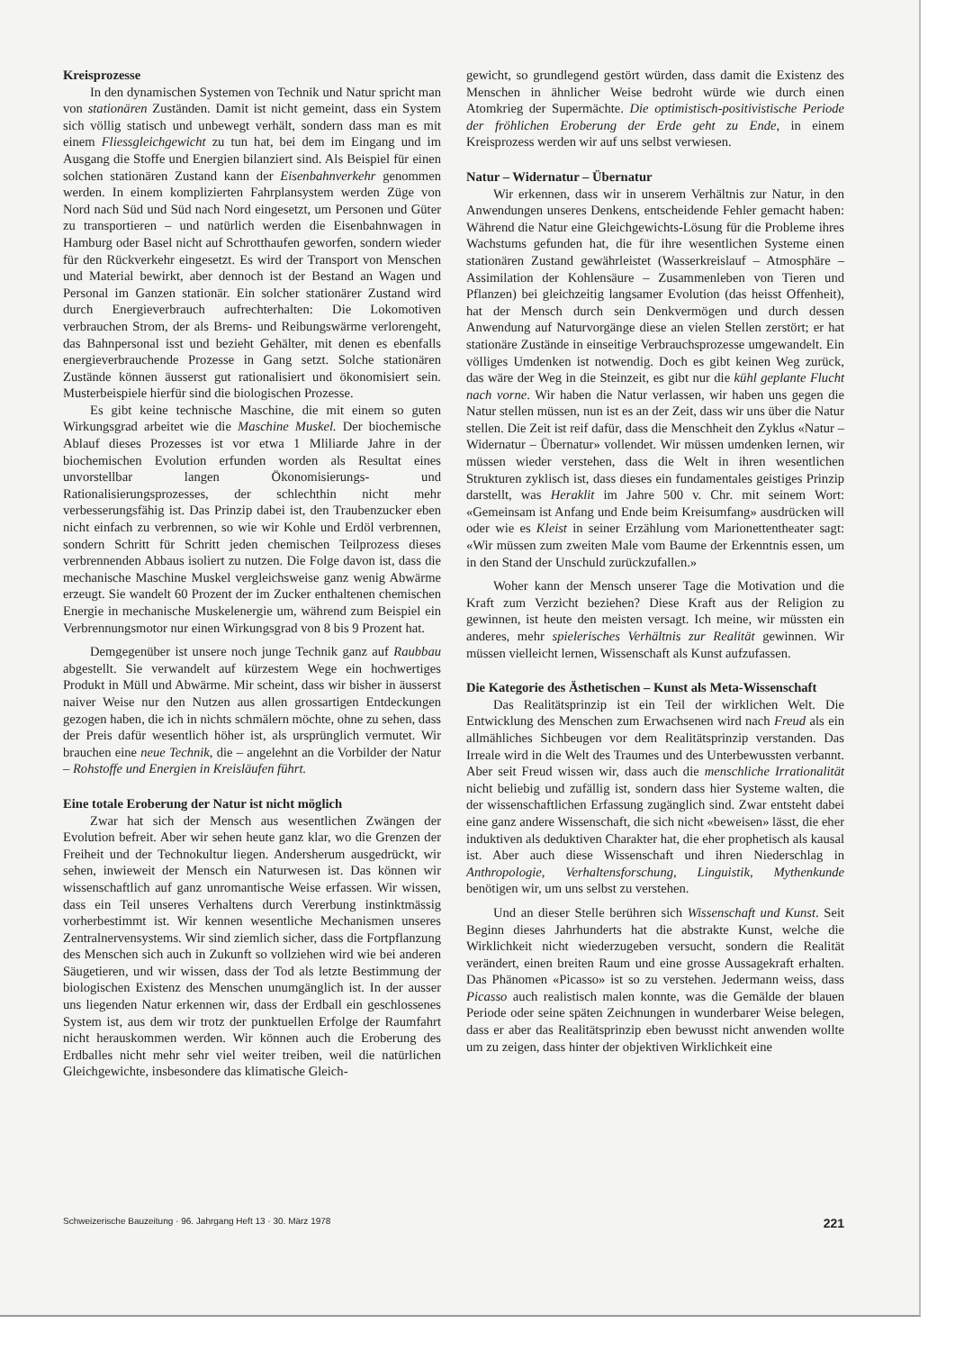Kreisprozesse
In den dynamischen Systemen von Technik und Natur spricht man von stationären Zuständen. Damit ist nicht gemeint, dass ein System sich völlig statisch und unbewegt verhält, sondern dass man es mit einem Fliessgleichgewicht zu tun hat, bei dem im Eingang und im Ausgang die Stoffe und Energien bilanziert sind. Als Beispiel für einen solchen stationären Zustand kann der Eisenbahnverkehr genommen werden. In einem komplizierten Fahrplansystem werden Züge von Nord nach Süd und Süd nach Nord eingesetzt, um Personen und Güter zu transportieren – und natürlich werden die Eisenbahnwagen in Hamburg oder Basel nicht auf Schrotthaufen geworfen, sondern wieder für den Rückverkehr eingesetzt. Es wird der Transport von Menschen und Material bewirkt, aber dennoch ist der Bestand an Wagen und Personal im Ganzen stationär. Ein solcher stationärer Zustand wird durch Energieverbrauch aufrechterhalten: Die Lokomotiven verbrauchen Strom, der als Brems- und Reibungswärme verlorengeht, das Bahnpersonal isst und bezieht Gehälter, mit denen es ebenfalls energieverbrauchende Prozesse in Gang setzt. Solche stationären Zustände können äusserst gut rationalisiert und ökonomisiert sein. Musterbeispiele hierfür sind die biologischen Prozesse.
Es gibt keine technische Maschine, die mit einem so guten Wirkungsgrad arbeitet wie die Maschine Muskel. Der biochemische Ablauf dieses Prozesses ist vor etwa 1 Mliliarde Jahre in der biochemischen Evolution erfunden worden als Resultat eines unvorstellbar langen Ökonomisierungs- und Rationalisierungsprozesses, der schlechthin nicht mehr verbesserungsfähig ist. Das Prinzip dabei ist, den Traubenzucker eben nicht einfach zu verbrennen, so wie wir Kohle und Erdöl verbrennen, sondern Schritt für Schritt jeden chemischen Teilprozess dieses verbrennenden Abbaus isoliert zu nutzen. Die Folge davon ist, dass die mechanische Maschine Muskel vergleichsweise ganz wenig Abwärme erzeugt. Sie wandelt 60 Prozent der im Zucker enthaltenen chemischen Energie in mechanische Muskelenergie um, während zum Beispiel ein Verbrennungsmotor nur einen Wirkungsgrad von 8 bis 9 Prozent hat.
Demgegenüber ist unsere noch junge Technik ganz auf Raubbau abgestellt. Sie verwandelt auf kürzestem Wege ein hochwertiges Produkt in Müll und Abwärme. Mir scheint, dass wir bisher in äusserst naiver Weise nur den Nutzen aus allen grossartigen Entdeckungen gezogen haben, die ich in nichts schmälern möchte, ohne zu sehen, dass der Preis dafür wesentlich höher ist, als ursprünglich vermutet. Wir brauchen eine neue Technik, die – angelehnt an die Vorbilder der Natur – Rohstoffe und Energien in Kreisläufen führt.
Eine totale Eroberung der Natur ist nicht möglich
Zwar hat sich der Mensch aus wesentlichen Zwängen der Evolution befreit. Aber wir sehen heute ganz klar, wo die Grenzen der Freiheit und der Technokultur liegen. Andersherum ausgedrückt, wir sehen, inwieweit der Mensch ein Naturwesen ist. Das können wir wissenschaftlich auf ganz unromantische Weise erfassen. Wir wissen, dass ein Teil unseres Verhaltens durch Vererbung instinktmässig vorherbestimmt ist. Wir kennen wesentliche Mechanismen unseres Zentralnervensystems. Wir sind ziemlich sicher, dass die Fortpflanzung des Menschen sich auch in Zukunft so vollziehen wird wie bei anderen Säugetieren, und wir wissen, dass der Tod als letzte Bestimmung der biologischen Existenz des Menschen unumgänglich ist. In der ausser uns liegenden Natur erkennen wir, dass der Erdball ein geschlossenes System ist, aus dem wir trotz der punktuellen Erfolge der Raumfahrt nicht herauskommen werden. Wir können auch die Eroberung des Erdballes nicht mehr sehr viel weiter treiben, weil die natürlichen Gleichgewichte, insbesondere das klimatische Gleich-
gewicht, so grundlegend gestört würden, dass damit die Existenz des Menschen in ähnlicher Weise bedroht würde wie durch einen Atomkrieg der Supermächte. Die optimistisch-positivistische Periode der fröhlichen Eroberung der Erde geht zu Ende, in einem Kreisprozess werden wir auf uns selbst verwiesen.
Natur – Widernatur – Übernatur
Wir erkennen, dass wir in unserem Verhältnis zur Natur, in den Anwendungen unseres Denkens, entscheidende Fehler gemacht haben: Während die Natur eine Gleichgewichts-Lösung für die Probleme ihres Wachstums gefunden hat, die für ihre wesentlichen Systeme einen stationären Zustand gewährleistet (Wasserkreislauf – Atmosphäre – Assimilation der Kohlensäure – Zusammenleben von Tieren und Pflanzen) bei gleichzeitig langsamer Evolution (das heisst Offenheit), hat der Mensch durch sein Denkvermögen und durch dessen Anwendung auf Naturvorgänge diese an vielen Stellen zerstört; er hat stationäre Zustände in einseitige Verbrauchsprozesse umgewandelt. Ein völliges Umdenken ist notwendig. Doch es gibt keinen Weg zurück, das wäre der Weg in die Steinzeit, es gibt nur die kühl geplante Flucht nach vorne. Wir haben die Natur verlassen, wir haben uns gegen die Natur stellen müssen, nun ist es an der Zeit, dass wir uns über die Natur stellen. Die Zeit ist reif dafür, dass die Menschheit den Zyklus «Natur – Widernatur – Übernatur» vollendet. Wir müssen umdenken lernen, wir müssen wieder verstehen, dass die Welt in ihren wesentlichen Strukturen zyklisch ist, dass dieses ein fundamentales geistiges Prinzip darstellt, was Heraklit im Jahre 500 v. Chr. mit seinem Wort: «Gemeinsam ist Anfang und Ende beim Kreisumfang» ausdrücken will oder wie es Kleist in seiner Erzählung vom Marionettentheater sagt: «Wir müssen zum zweiten Male vom Baume der Erkenntnis essen, um in den Stand der Unschuld zurückzufallen.»
Woher kann der Mensch unserer Tage die Motivation und die Kraft zum Verzicht beziehen? Diese Kraft aus der Religion zu gewinnen, ist heute den meisten versagt. Ich meine, wir müssten ein anderes, mehr spielerisches Verhältnis zur Realität gewinnen. Wir müssen vielleicht lernen, Wissenschaft als Kunst aufzufassen.
Die Kategorie des Ästhetischen – Kunst als Meta-Wissenschaft
Das Realitätsprinzip ist ein Teil der wirklichen Welt. Die Entwicklung des Menschen zum Erwachsenen wird nach Freud als ein allmähliches Sichbeugen vor dem Realitätsprinzip verstanden. Das Irreale wird in die Welt des Traumes und des Unterbewussten verbannt. Aber seit Freud wissen wir, dass auch die menschliche Irrationalität nicht beliebig und zufällig ist, sondern dass hier Systeme walten, die der wissenschaftlichen Erfassung zugänglich sind. Zwar entsteht dabei eine ganz andere Wissenschaft, die sich nicht «beweisen» lässt, die eher induktiven als deduktiven Charakter hat, die eher prophetisch als kausal ist. Aber auch diese Wissenschaft und ihren Niederschlag in Anthropologie, Verhaltensforschung, Linguistik, Mythenkunde benötigen wir, um uns selbst zu verstehen.
Und an dieser Stelle berühren sich Wissenschaft und Kunst. Seit Beginn dieses Jahrhunderts hat die abstrakte Kunst, welche die Wirklichkeit nicht wiederzugeben versucht, sondern die Realität verändert, einen breiten Raum und eine grosse Aussagekraft erhalten. Das Phänomen «Picasso» ist so zu verstehen. Jedermann weiss, dass Picasso auch realistisch malen konnte, was die Gemälde der blauen Periode oder seine späten Zeichnungen in wunderbarer Weise belegen, dass er aber das Realitätsprinzip eben bewusst nicht anwenden wollte um zu zeigen, dass hinter der objektiven Wirklichkeit eine
Schweizerische Bauzeitung · 96. Jahrgang Heft 13 · 30. März 1978 221